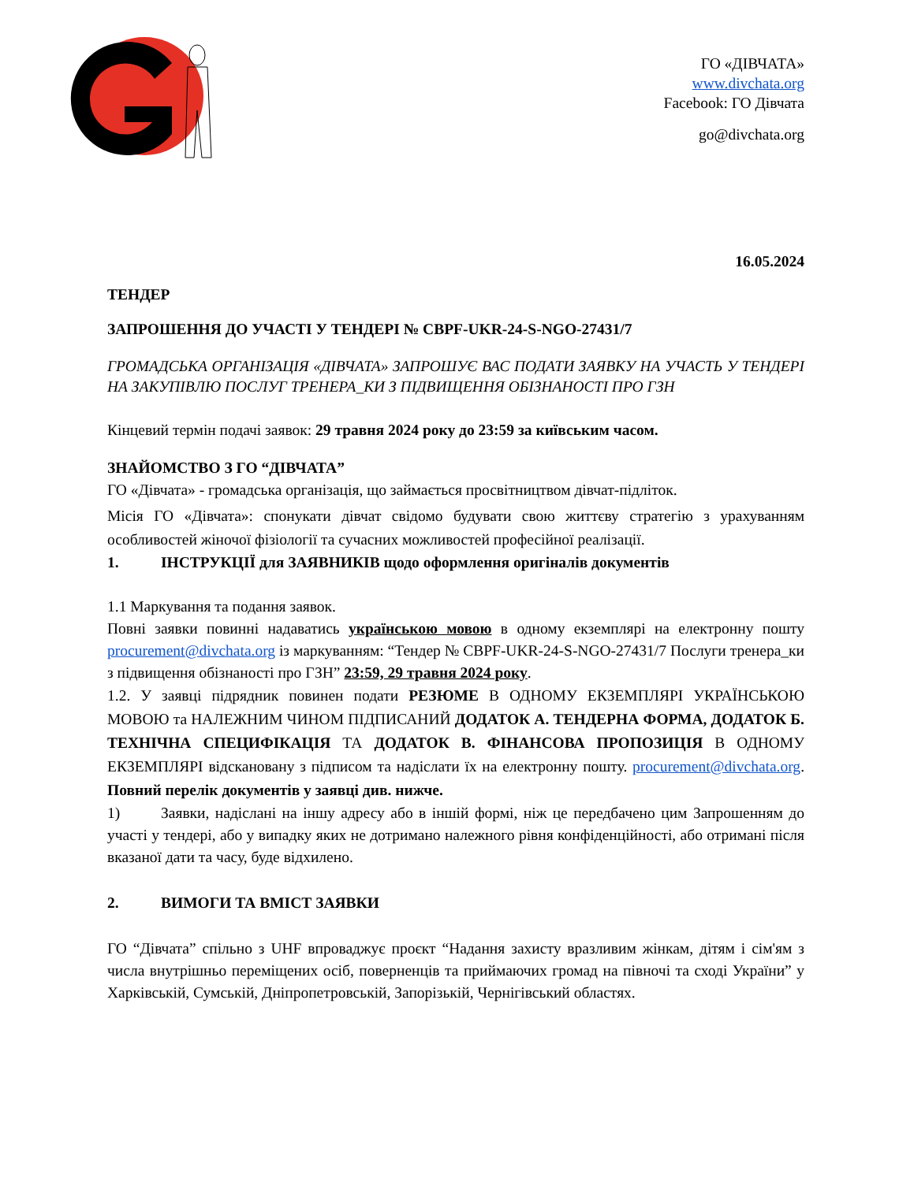ГО «ДІВЧАТА»
www.divchata.org
Facebook: ГО Дівчата
go@divchata.org
16.05.2024
ТЕНДЕР
ЗАПРОШЕННЯ ДО УЧАСТІ У ТЕНДЕРІ № CBPF-UKR-24-S-NGO-27431/7
ГРОМАДСЬКА ОРГАНІЗАЦІЯ «ДІВЧАТА» ЗАПРОШУЄ ВАС ПОДАТИ ЗАЯВКУ НА УЧАСТЬ У ТЕНДЕРІ НА ЗАКУПІВЛЮ ПОСЛУГ ТРЕНЕРА_КИ З ПІДВИЩЕННЯ ОБІЗНАНОСТІ ПРО ГЗН
Кінцевий термін подачі заявок: 29 травня 2024 року до 23:59 за київським часом.
ЗНАЙОМСТВО З ГО “ДІВЧАТА”
ГО «Дівчата» - громадська організація, що займається просвітництвом дівчат-підліток.
Місія ГО «Дівчата»: спонукати дівчат свідомо будувати свою життєву стратегію з урахуванням особливостей жіночої фізіології та сучасних можливостей професійної реалізації.
1. ІНСТРУКЦІЇ для ЗАЯВНИКІВ щодо оформлення оригіналів документів
1.1 Маркування та подання заявок.
Повні заявки повинні надаватись українською мовою в одному екземплярі на електронну пошту procurement@divchata.org із маркуванням: “Тендер № CBPF-UKR-24-S-NGO-27431/7 Послуги тренера_ки з підвищення обізнаності про ГЗН” 23:59, 29 травня 2024 року.
1.2. У заявці підрядник повинен подати РЕЗЮМЕ В ОДНОМУ ЕКЗЕМПЛЯРІ УКРАЇНСЬКОЮ МОВОЮ та НАЛЕЖНИМ ЧИНОМ ПІДПИСАНИЙ ДОДАТОК А. ТЕНДЕРНА ФОРМА, ДОДАТОК Б. ТЕХНІЧНА СПЕЦИФІКАЦІЯ ТА ДОДАТОК В. ФІНАНСОВА ПРОПОЗИЦІЯ В ОДНОМУ ЕКЗЕМПЛЯРІ відскановану з підписом та надіслати їх на електронну пошту. procurement@divchata.org. Повний перелік документів у заявці див. нижче.
1) Заявки, надіслані на іншу адресу або в іншій формі, ніж це передбачено цим Запрошенням до участі у тендері, або у випадку яких не дотримано належного рівня конфіденційності, або отримані після вказаної дати та часу, буде відхилено.
2. ВИМОГИ ТА ВМІСТ ЗАЯВКИ
ГО “Дівчата” спільно з UHF впроваджує проєкт “Надання захисту вразливим жінкам, дітям і сім'ям з числа внутрішньо переміщених осіб, поверненців та приймаючих громад на півночі та сході України” у Харківській, Сумській, Дніпропетровській, Запорізькій, Чернігівський областях.